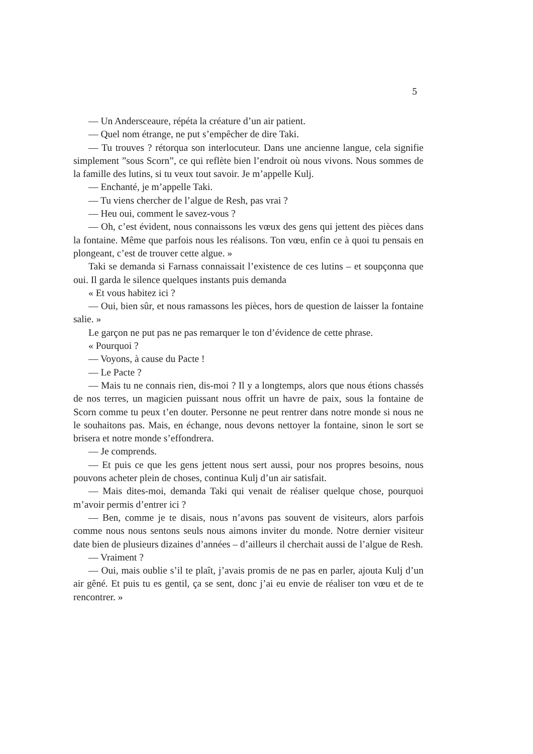5
— Un Andersceaure, répéta la créature d’un air patient.
— Quel nom étrange, ne put s’empêcher de dire Taki.
— Tu trouves ? rétorqua son interlocuteur. Dans une ancienne langue, cela signifie simplement ”sous Scorn”, ce qui reflète bien l’endroit où nous vivons. Nous sommes de la famille des lutins, si tu veux tout savoir. Je m’appelle Kulj.
— Enchanté, je m’appelle Taki.
— Tu viens chercher de l’algue de Resh, pas vrai ?
— Heu oui, comment le savez-vous ?
— Oh, c’est évident, nous connaissons les vœux des gens qui jettent des pièces dans la fontaine. Même que parfois nous les réalisons. Ton vœu, enfin ce à quoi tu pensais en plongeant, c’est de trouver cette algue. »
Taki se demanda si Farnass connaissait l’existence de ces lutins – et soupçonna que oui. Il garda le silence quelques instants puis demanda
« Et vous habitez ici ?
— Oui, bien sûr, et nous ramassons les pièces, hors de question de laisser la fontaine salie. »
Le garçon ne put pas ne pas remarquer le ton d’évidence de cette phrase.
« Pourquoi ?
— Voyons, à cause du Pacte !
— Le Pacte ?
— Mais tu ne connais rien, dis-moi ? Il y a longtemps, alors que nous étions chassés de nos terres, un magicien puissant nous offrit un havre de paix, sous la fontaine de Scorn comme tu peux t’en douter. Personne ne peut rentrer dans notre monde si nous ne le souhaitons pas. Mais, en échange, nous devons nettoyer la fontaine, sinon le sort se brisera et notre monde s’effondrera.
— Je comprends.
— Et puis ce que les gens jettent nous sert aussi, pour nos propres besoins, nous pouvons acheter plein de choses, continua Kulj d’un air satisfait.
— Mais dites-moi, demanda Taki qui venait de réaliser quelque chose, pourquoi m’avoir permis d’entrer ici ?
— Ben, comme je te disais, nous n’avons pas souvent de visiteurs, alors parfois comme nous nous sentons seuls nous aimons inviter du monde. Notre dernier visiteur date bien de plusieurs dizaines d’années – d’ailleurs il cherchait aussi de l’algue de Resh.
— Vraiment ?
— Oui, mais oublie s’il te plaît, j’avais promis de ne pas en parler, ajouta Kulj d’un air gêné. Et puis tu es gentil, ça se sent, donc j’ai eu envie de réaliser ton vœu et de te rencontrer. »